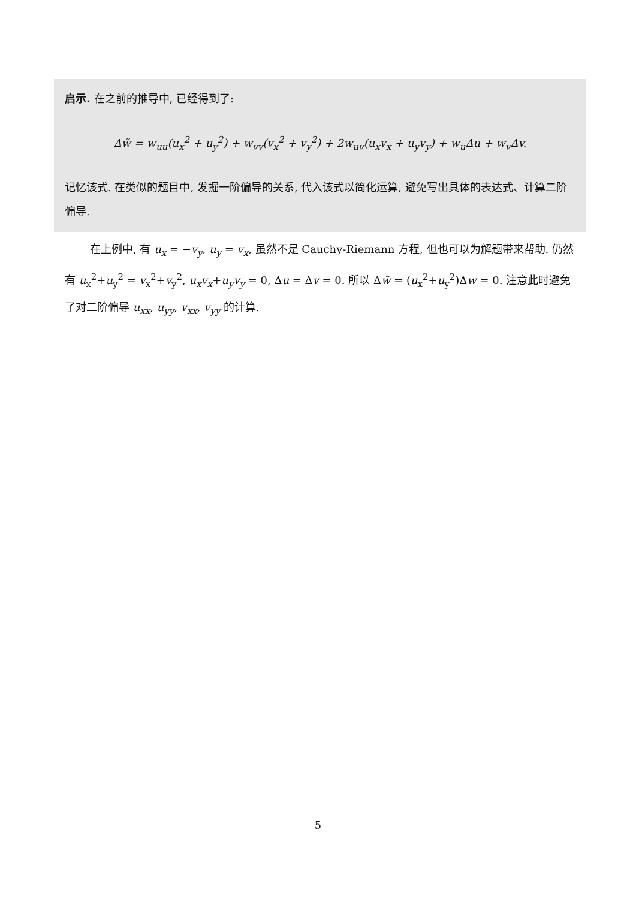启示. 在之前的推导中, 已经得到了:
Δw̃ = w<sub>uu</sub>(u<sub>x</sub><sup>2</sup> + u<sub>y</sub><sup>2</sup>) + w<sub>vv</sub>(v<sub>x</sub><sup>2</sup> + v<sub>y</sub><sup>2</sup>) + 2w<sub>uv</sub>(u<sub>x</sub>v<sub>x</sub> + u<sub>y</sub>v<sub>y</sub>) + w<sub>u</sub>Δu + w<sub>v</sub>Δv.
记忆该式. 在类似的题目中, 发掘一阶偏导的关系, 代入该式以简化运算, 避免写出具体的表达式、计算二阶偏导.
在上例中, 有 u<sub>x</sub> = −v<sub>y</sub>, u<sub>y</sub> = v<sub>x</sub>, 虽然不是 Cauchy-Riemann 方程, 但也可以为解题带来帮助. 仍然有 u<sub>x</sub><sup>2</sup>+u<sub>y</sub><sup>2</sup> = v<sub>x</sub><sup>2</sup>+v<sub>y</sub><sup>2</sup>, u<sub>x</sub>v<sub>x</sub>+u<sub>y</sub>v<sub>y</sub> = 0, Δu = Δv = 0. 所以 Δw̃ = (u<sub>x</sub><sup>2</sup>+u<sub>y</sub><sup>2</sup>)Δw = 0. 注意此时避免了对二阶偏导 u<sub>xx</sub>, u<sub>yy</sub>, v<sub>xx</sub>, v<sub>yy</sub> 的计算.
5